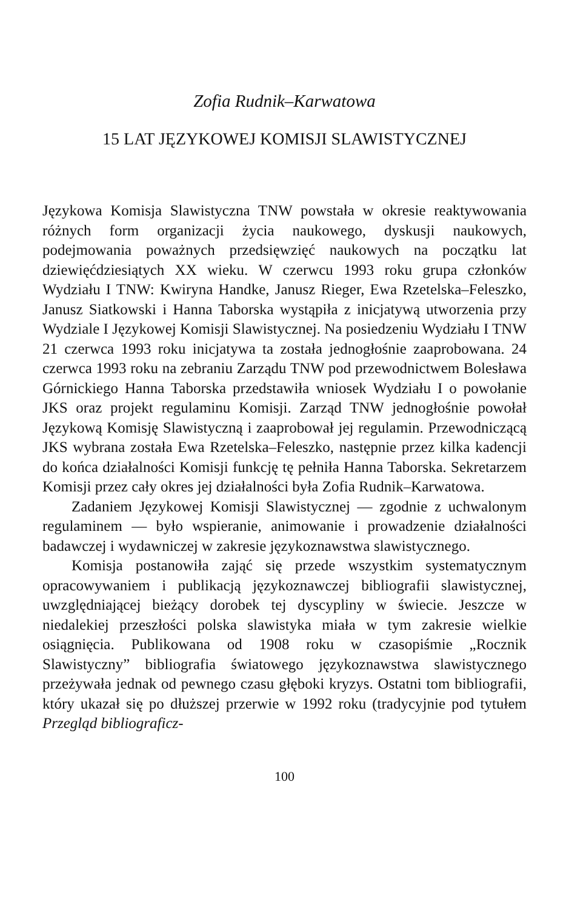Zofia Rudnik–Karwatowa
15 LAT JĘZYKOWEJ KOMISJI SLAWISTYCZNEJ
Językowa Komisja Slawistyczna TNW powstała w okresie reaktywowania różnych form organizacji życia naukowego, dyskusji naukowych, podejmowania poważnych przedsięwzięć naukowych na początku lat dziewięćdziesiątych XX wieku. W czerwcu 1993 roku grupa członków Wydziału I TNW: Kwiryna Handke, Janusz Rieger, Ewa Rzetelska–Feleszko, Janusz Siatkowski i Hanna Taborska wystąpiła z inicjatywą utworzenia przy Wydziale I Językowej Komisji Slawistycznej. Na posiedzeniu Wydziału I TNW 21 czerwca 1993 roku inicjatywa ta została jednogłośnie zaaprobowana. 24 czerwca 1993 roku na zebraniu Zarządu TNW pod przewodnictwem Bolesława Górnickiego Hanna Taborska przedstawiła wniosek Wydziału I o powołanie JKS oraz projekt regulaminu Komisji. Zarząd TNW jednogłośnie powołał Językową Komisję Slawistyczną i zaaprobował jej regulamin. Przewodniczącą JKS wybrana została Ewa Rzetelska–Feleszko, następnie przez kilka kadencji do końca działalności Komisji funkcję tę pełniła Hanna Taborska. Sekretarzem Komisji przez cały okres jej działalności była Zofia Rudnik–Karwatowa.
Zadaniem Językowej Komisji Slawistycznej — zgodnie z uchwalonym regulaminem — było wspieranie, animowanie i prowadzenie działalności badawczej i wydawniczej w zakresie językoznawstwa slawistycznego.
Komisja postanowiła zająć się przede wszystkim systematycznym opracowywaniem i publikacją językoznawczej bibliografii slawistycznej, uwzględniającej bieżący dorobek tej dyscypliny w świecie. Jeszcze w niedalekiej przeszłości polska slawistyka miała w tym zakresie wielkie osiągnięcia. Publikowana od 1908 roku w czasopiśmie „Rocznik Slawistyczny” bibliografia światowego językoznawstwa slawistycznego przeżywała jednak od pewnego czasu głęboki kryzys. Ostatni tom bibliografii, który ukazał się po dłuższej przerwie w 1992 roku (tradycyjnie pod tytułem Przegląd bibliograficz-
100